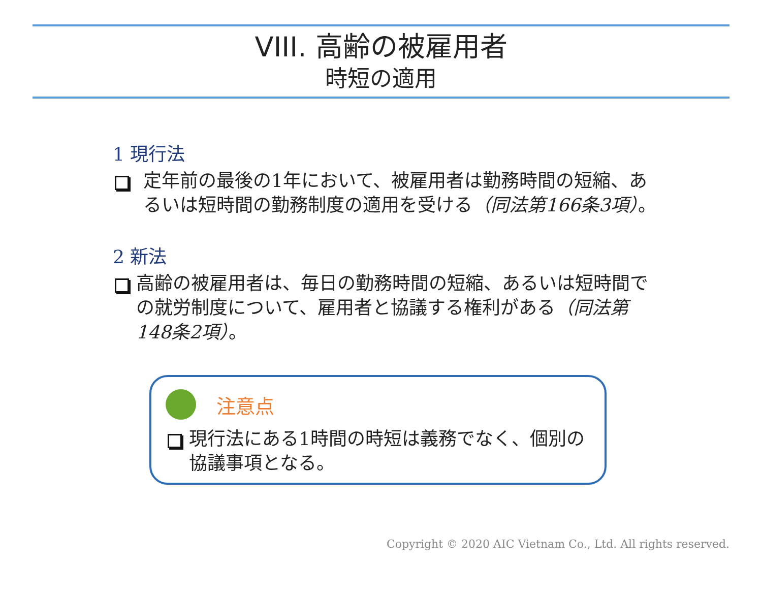VIII. 高齢の被雇用者
時短の適用
1 現行法
定年前の最後の1年において、被雇用者は勤務時間の短縮、あるいは短時間の勤務制度の適用を受ける（同法第166条3項）。
2 新法
高齢の被雇用者は、毎日の勤務時間の短縮、あるいは短時間での就労制度について、雇用者と協議する権利がある（同法第148条2項）。
注意点
現行法にある1時間の時短は義務でなく、個別の協議事項となる。
Copyright © 2020 AIC Vietnam Co., Ltd. All rights reserved.